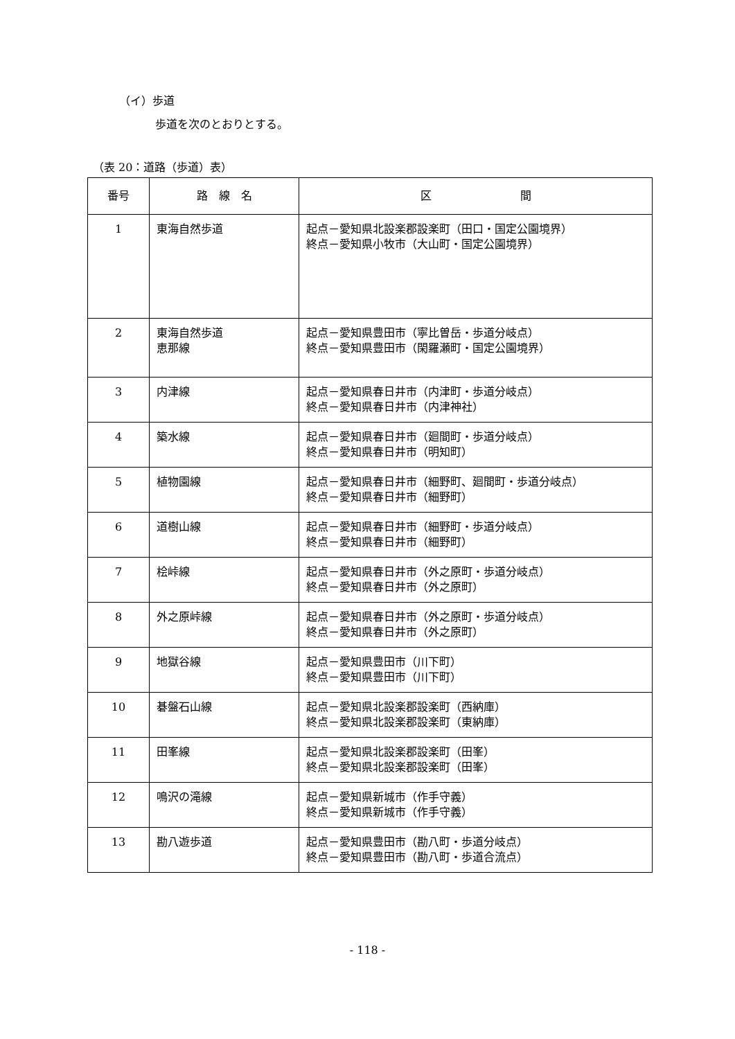（イ）歩道
歩道を次のとおりとする。
（表 20：道路（歩道）表）
| 番号 | 路 線 名 | 区 間 |
| --- | --- | --- |
| 1 | 東海自然歩道 | 起点－愛知県北設楽郡設楽町（田口・国定公園境界） 終点－愛知県小牧市（大山町・国定公園境界） |
| 2 | 東海自然歩道 恵那線 | 起点－愛知県豊田市（寧比曽岳・歩道分岐点） 終点－愛知県豊田市（閑羅瀬町・国定公園境界） |
| 3 | 内津線 | 起点－愛知県春日井市（内津町・歩道分岐点） 終点－愛知県春日井市（内津神社） |
| 4 | 築水線 | 起点－愛知県春日井市（廻間町・歩道分岐点） 終点－愛知県春日井市（明知町） |
| 5 | 植物園線 | 起点－愛知県春日井市（細野町、廻間町・歩道分岐点） 終点－愛知県春日井市（細野町） |
| 6 | 道樹山線 | 起点－愛知県春日井市（細野町・歩道分岐点） 終点－愛知県春日井市（細野町） |
| 7 | 桧峠線 | 起点－愛知県春日井市（外之原町・歩道分岐点） 終点－愛知県春日井市（外之原町） |
| 8 | 外之原峠線 | 起点－愛知県春日井市（外之原町・歩道分岐点） 終点－愛知県春日井市（外之原町） |
| 9 | 地獄谷線 | 起点－愛知県豊田市（川下町） 終点－愛知県豊田市（川下町） |
| 10 | 碁盤石山線 | 起点－愛知県北設楽郡設楽町（西納庫） 終点－愛知県北設楽郡設楽町（東納庫） |
| 11 | 田峯線 | 起点－愛知県北設楽郡設楽町（田峯） 終点－愛知県北設楽郡設楽町（田峯） |
| 12 | 鳴沢の滝線 | 起点－愛知県新城市（作手守義） 終点－愛知県新城市（作手守義） |
| 13 | 勘八遊歩道 | 起点－愛知県豊田市（勘八町・歩道分岐点） 終点－愛知県豊田市（勘八町・歩道合流点） |
- 118 -